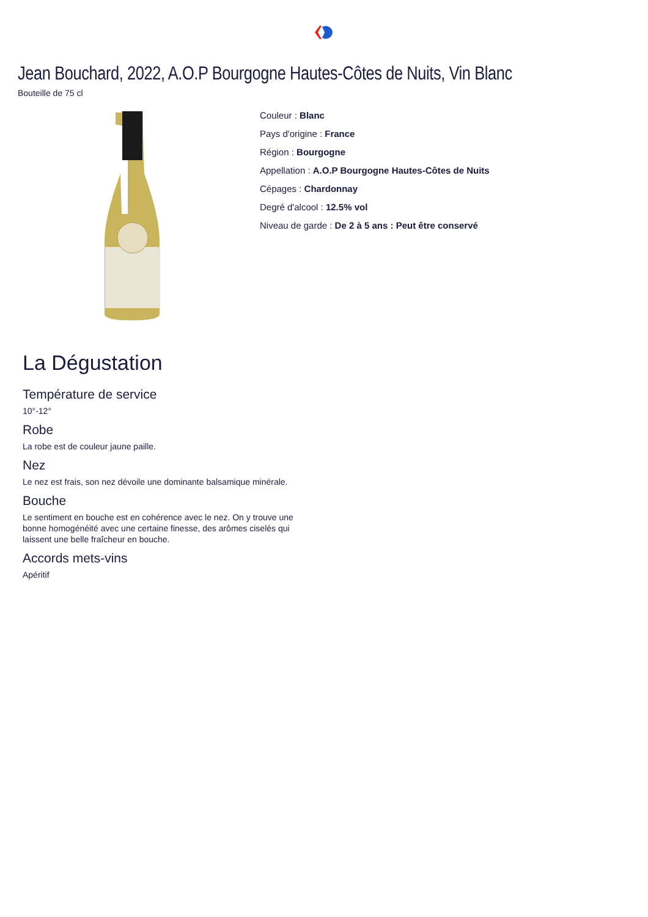Jean Bouchard, 2022, A.O.P Bourgogne Hautes-Côtes de Nuits, Vin Blanc
Bouteille de 75 cl
Couleur : Blanc
Pays d'origine : France
Région : Bourgogne
Appellation : A.O.P Bourgogne Hautes-Côtes de Nuits
Cépages : Chardonnay
Degré d'alcool : 12.5% vol
Niveau de garde : De 2 à 5 ans : Peut être conservé
La Dégustation
Température de service
10°-12°
Robe
La robe est de couleur jaune paille.
Nez
Le nez est frais, son nez dévoile une dominante balsamique minérale.
Bouche
Le sentiment en bouche est en cohérence avec le nez. On y trouve une bonne homogénéité avec une certaine finesse, des arômes ciselés qui laissent une belle fraîcheur en bouche.
Accords mets-vins
Apéritif